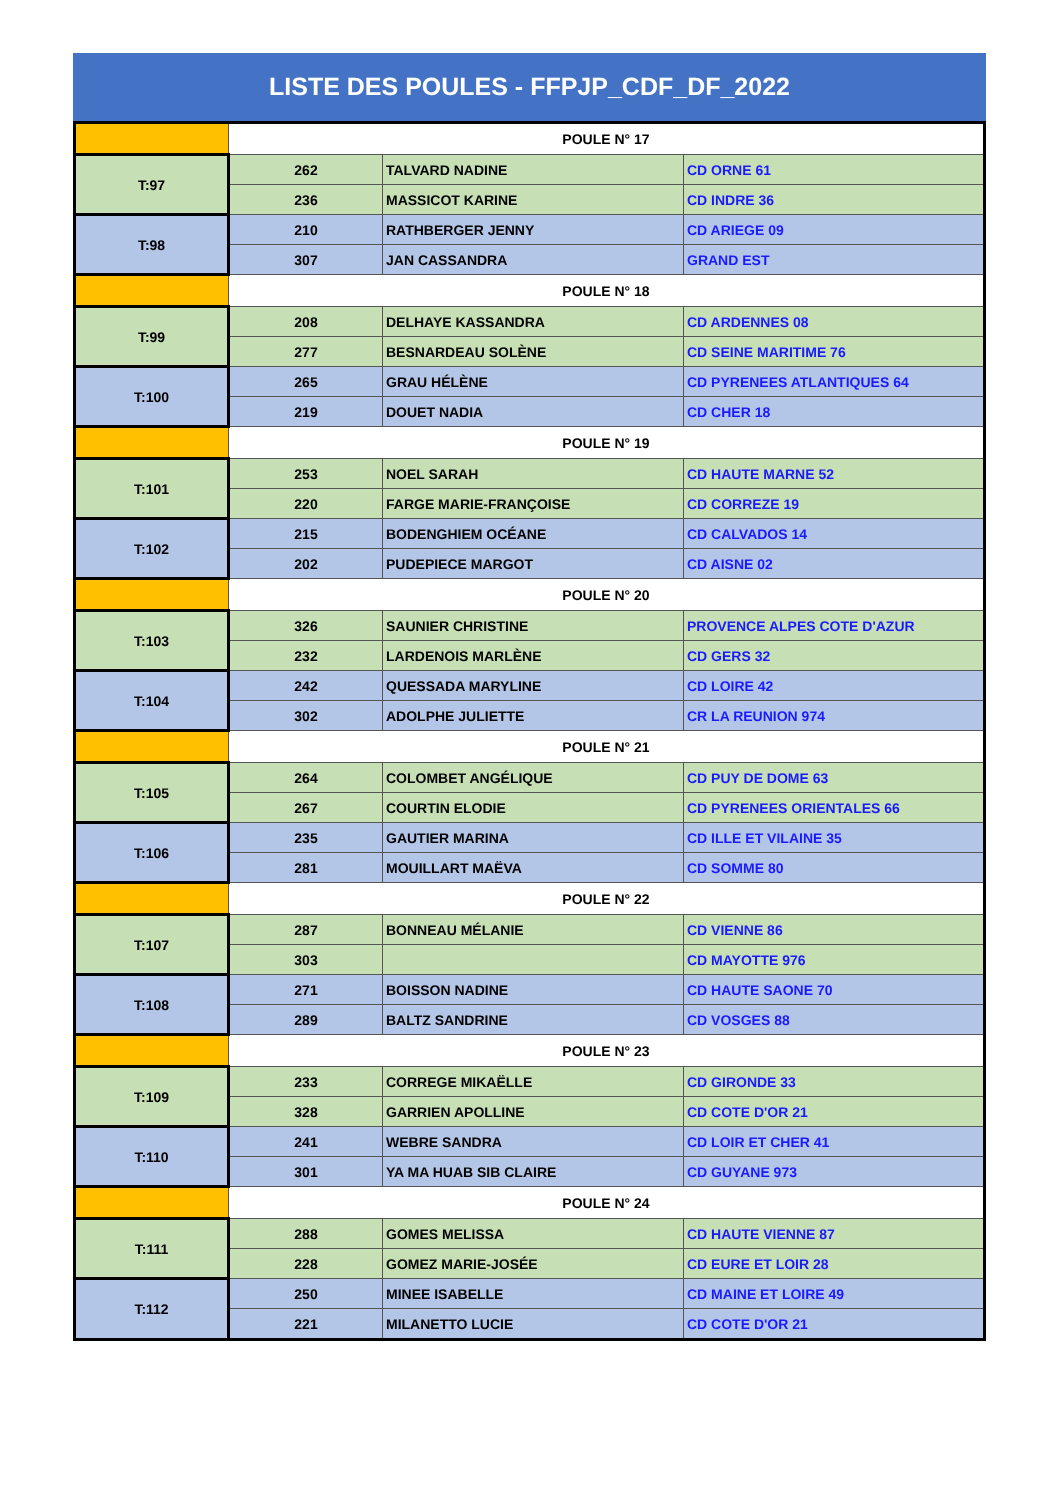LISTE DES POULES - FFPJP_CDF_DF_2022
| | POULE N° 17 | | |
| T:97 | 262 | TALVARD NADINE | CD ORNE 61 |
| | 236 | MASSICOT KARINE | CD INDRE 36 |
| T:98 | 210 | RATHBERGER JENNY | CD ARIEGE 09 |
| | 307 | JAN CASSANDRA | GRAND EST |
| | POULE N° 18 | | |
| T:99 | 208 | DELHAYE KASSANDRA | CD ARDENNES 08 |
| | 277 | BESNARDEAU SOLÈNE | CD SEINE MARITIME 76 |
| T:100 | 265 | GRAU HÉLÈNE | CD PYRENEES ATLANTIQUES 64 |
| | 219 | DOUET NADIA | CD CHER 18 |
| | POULE N° 19 | | |
| T:101 | 253 | NOEL SARAH | CD HAUTE MARNE 52 |
| | 220 | FARGE MARIE-FRANÇOISE | CD CORREZE 19 |
| T:102 | 215 | BODENGHIEM OCÉANE | CD CALVADOS 14 |
| | 202 | PUDEPIECE MARGOT | CD AISNE 02 |
| | POULE N° 20 | | |
| T:103 | 326 | SAUNIER CHRISTINE | PROVENCE ALPES COTE D'AZUR |
| | 232 | LARDENOIS MARLÈNE | CD GERS 32 |
| T:104 | 242 | QUESSADA MARYLINE | CD LOIRE 42 |
| | 302 | ADOLPHE JULIETTE | CR LA REUNION 974 |
| | POULE N° 21 | | |
| T:105 | 264 | COLOMBET ANGÉLIQUE | CD PUY DE DOME 63 |
| | 267 | COURTIN ELODIE | CD PYRENEES ORIENTALES 66 |
| T:106 | 235 | GAUTIER MARINA | CD ILLE ET VILAINE 35 |
| | 281 | MOUILLART MAËVA | CD SOMME 80 |
| | POULE N° 22 | | |
| T:107 | 287 | BONNEAU MÉLANIE | CD VIENNE 86 |
| | 303 | | CD MAYOTTE 976 |
| T:108 | 271 | BOISSON NADINE | CD HAUTE SAONE 70 |
| | 289 | BALTZ SANDRINE | CD VOSGES 88 |
| | POULE N° 23 | | |
| T:109 | 233 | CORREGE MIKAËLLE | CD GIRONDE 33 |
| | 328 | GARRIEN APOLLINE | CD COTE D'OR 21 |
| T:110 | 241 | WEBRE SANDRA | CD LOIR ET CHER 41 |
| | 301 | YA MA HUAB SIB CLAIRE | CD GUYANE 973 |
| | POULE N° 24 | | |
| T:111 | 288 | GOMES MELISSA | CD HAUTE VIENNE 87 |
| | 228 | GOMEZ MARIE-JOSÉE | CD EURE ET LOIR 28 |
| T:112 | 250 | MINEE ISABELLE | CD MAINE ET LOIRE 49 |
| | 221 | MILANETTO LUCIE | CD COTE D'OR 21 |